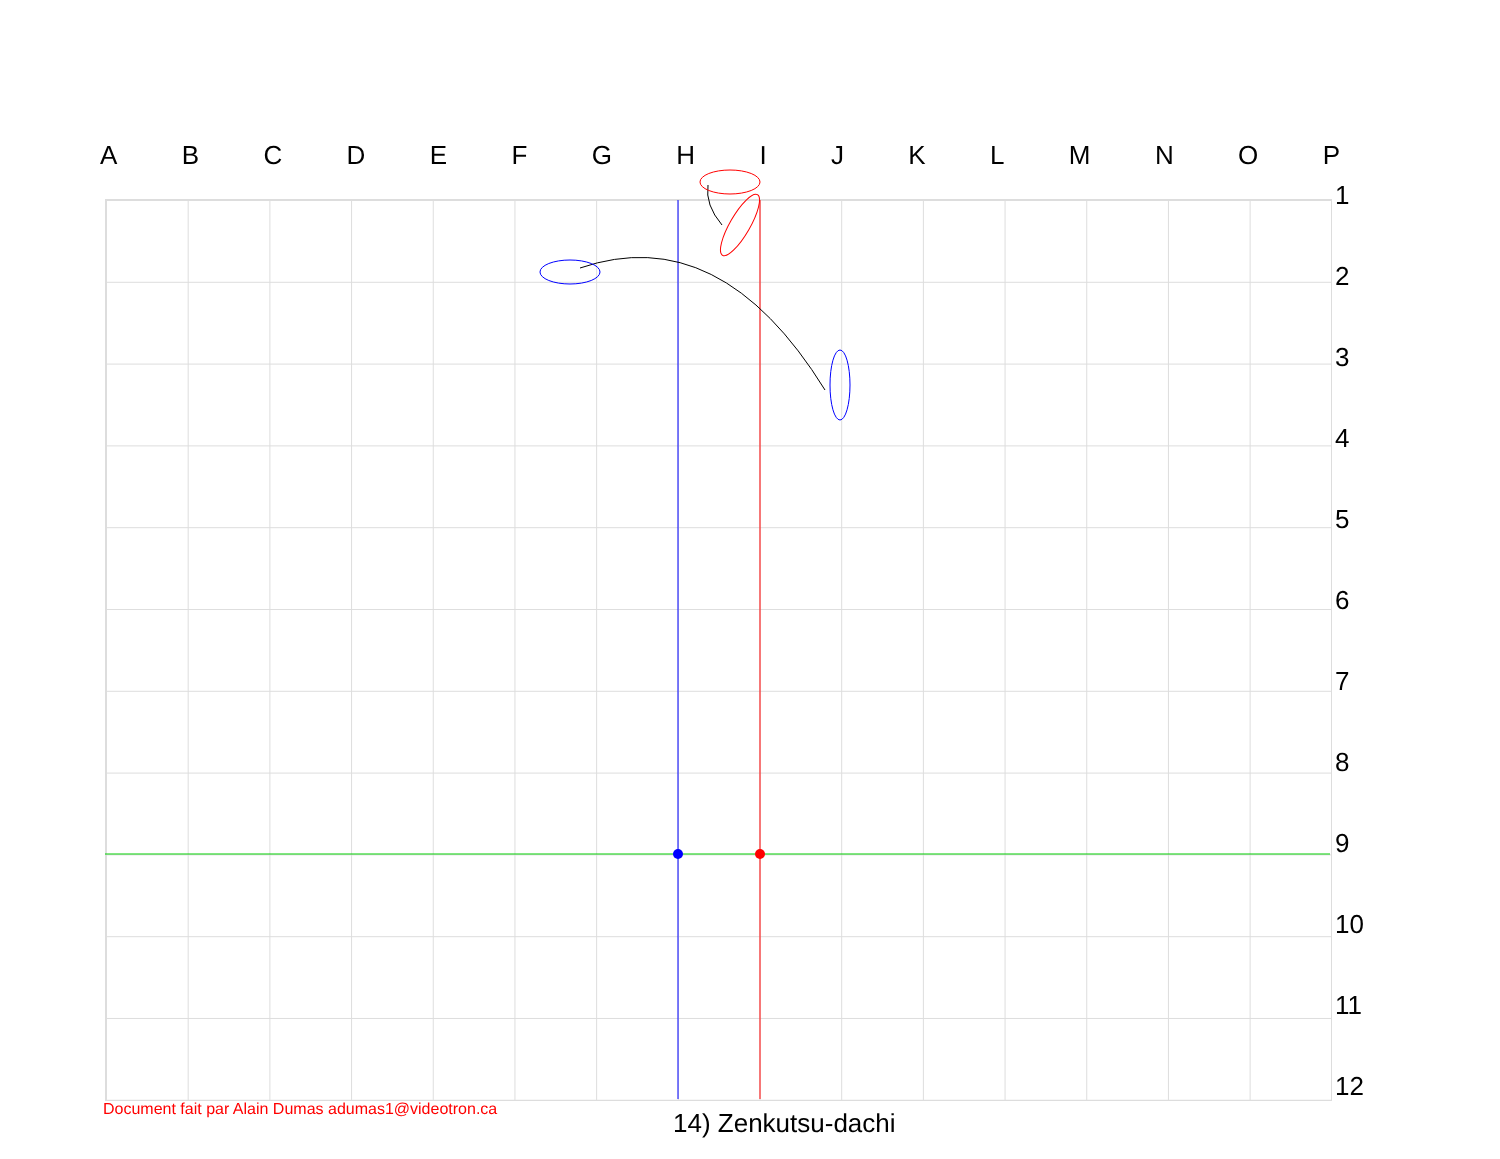ABCDEFGHIJKLMNOP
123456789
10
11
12
Document fait par Alain Dumas adumas1@videotron.ca
14) Zenkutsu-dachi